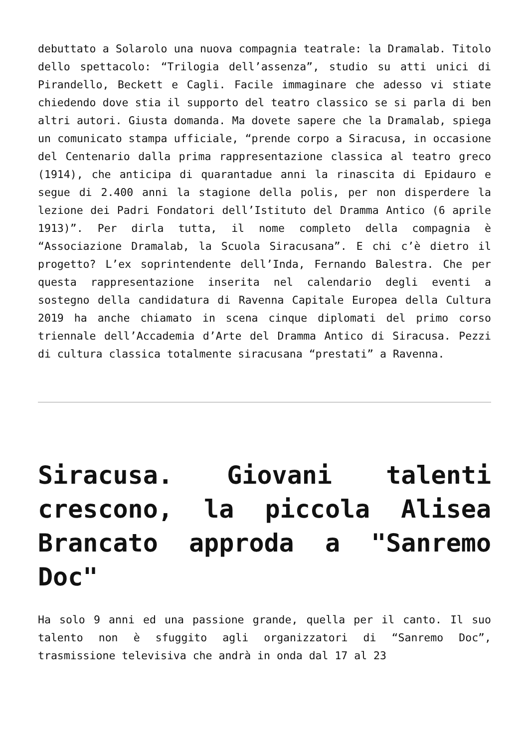debuttato a Solarolo una nuova compagnia teatrale: la Dramalab. Titolo dello spettacolo: “Trilogia dell’assenza”, studio su atti unici di Pirandello, Beckett e Cagli. Facile immaginare che adesso vi stiate chiedendo dove stia il supporto del teatro classico se si parla di ben altri autori. Giusta domanda. Ma dovete sapere che la Dramalab, spiega un comunicato stampa ufficiale, “prende corpo a Siracusa, in occasione del Centenario dalla prima rappresentazione classica al teatro greco (1914), che anticipa di quarantadue anni la rinascita di Epidauro e segue di 2.400 anni la stagione della polis, per non disperdere la lezione dei Padri Fondatori dell’Istituto del Dramma Antico (6 aprile 1913)”. Per dirla tutta, il nome completo della compagnia è “Associazione Dramalab, la Scuola Siracusana”. E chi c’è dietro il progetto? L’ex soprintendente dell’Inda, Fernando Balestra. Che per questa rappresentazione inserita nel calendario degli eventi a sostegno della candidatura di Ravenna Capitale Europea della Cultura 2019 ha anche chiamato in scena cinque diplomati del primo corso triennale dell’Accademia d’Arte del Dramma Antico di Siracusa. Pezzi di cultura classica totalmente siracusana “prestati” a Ravenna.
Siracusa. Giovani talenti crescono, la piccola Alisea Brancato approda a "Sanremo Doc"
Ha solo 9 anni ed una passione grande, quella per il canto. Il suo talento non è sfuggito agli organizzatori di “Sanremo Doc”, trasmissione televisiva che andrà in onda dal 17 al 23